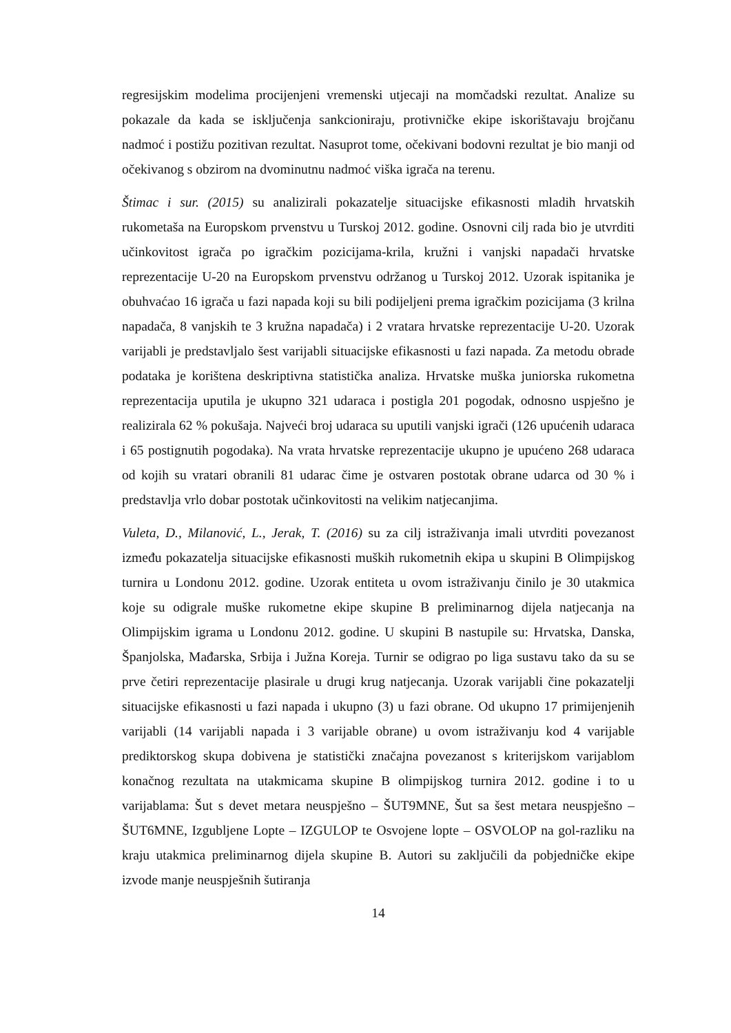regresijskim modelima procijenjeni vremenski utjecaji na momčadski rezultat. Analize su pokazale da kada se isključenja sankcioniraju, protivničke ekipe iskorištavaju brojčanu nadmoć i postižu pozitivan rezultat. Nasuprot tome, očekivani bodovni rezultat je bio manji od očekivanog s obzirom na dvominutnu nadmoć viška igrača na terenu.
Štimac i sur. (2015) su analizirali pokazatelje situacijske efikasnosti mladih hrvatskih rukometaša na Europskom prvenstvu u Turskoj 2012. godine. Osnovni cilj rada bio je utvrditi učinkovitost igrača po igračkim pozicijama-krila, kružni i vanjski napadači hrvatske reprezentacije U-20 na Europskom prvenstvu održanog u Turskoj 2012. Uzorak ispitanika je obuhvaćao 16 igrača u fazi napada koji su bili podijeljeni prema igračkim pozicijama (3 krilna napadača, 8 vanjskih te 3 kružna napadača) i 2 vratara hrvatske reprezentacije U-20. Uzorak varijabli je predstavljalo šest varijabli situacijske efikasnosti u fazi napada. Za metodu obrade podataka je korištena deskriptivna statistička analiza. Hrvatske muška juniorska rukometna reprezentacija uputila je ukupno 321 udaraca i postigla 201 pogodak, odnosno uspješno je realizirala 62 % pokušaja. Najveći broj udaraca su uputili vanjski igrači (126 upućenih udaraca i 65 postignutih pogodaka). Na vrata hrvatske reprezentacije ukupno je upućeno 268 udaraca od kojih su vratari obranili 81 udarac čime je ostvaren postotak obrane udarca od 30 % i predstavlja vrlo dobar postotak učinkovitosti na velikim natjecanjima.
Vuleta, D., Milanović, L., Jerak, T. (2016) su za cilj istraživanja imali utvrditi povezanost između pokazatelja situacijske efikasnosti muških rukometnih ekipa u skupini B Olimpijskog turnira u Londonu 2012. godine. Uzorak entiteta u ovom istraživanju činilo je 30 utakmica koje su odigrale muške rukometne ekipe skupine B preliminarnog dijela natjecanja na Olimpijskim igrama u Londonu 2012. godine. U skupini B nastupile su: Hrvatska, Danska, Španjolska, Mađarska, Srbija i Južna Koreja. Turnir se odigrao po liga sustavu tako da su se prve četiri reprezentacije plasirale u drugi krug natjecanja. Uzorak varijabli čine pokazatelji situacijske efikasnosti u fazi napada i ukupno (3) u fazi obrane. Od ukupno 17 primijenjenih varijabli (14 varijabli napada i 3 varijable obrane) u ovom istraživanju kod 4 varijable prediktorskog skupa dobivena je statistički značajna povezanost s kriterijskom varijablom konačnog rezultata na utakmicama skupine B olimpijskog turnira 2012. godine i to u varijablama: Šut s devet metara neuspješno – ŠUT9MNE, Šut sa šest metara neuspješno – ŠUT6MNE, Izgubljene Lopte – IZGULOP te Osvojene lopte – OSVOLOP na gol-razliku na kraju utakmica preliminarnog dijela skupine B. Autori su zaključili da pobjedničke ekipe izvode manje neuspješnih šutiranja
14